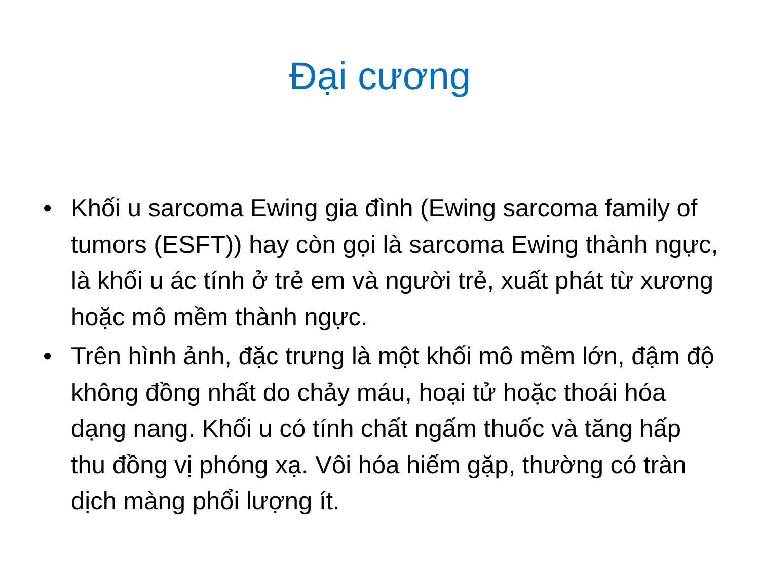Đại cương
• Khối u sarcoma Ewing gia đình (Ewing sarcoma family of tumors (ESFT)) hay còn gọi là sarcoma Ewing thành ngực, là khối u ác tính ở trẻ em và người trẻ, xuất phát từ xương hoặc mô mềm thành ngực.
• Trên hình ảnh, đặc trưng là một khối mô mềm lớn, đậm độ không đồng nhất do chảy máu, hoại tử hoặc thoái hóa dạng nang. Khối u có tính chất ngấm thuốc và tăng hấp thu đồng vị phóng xạ. Vôi hóa hiếm gặp, thường có tràn dịch màng phổi lượng ít.